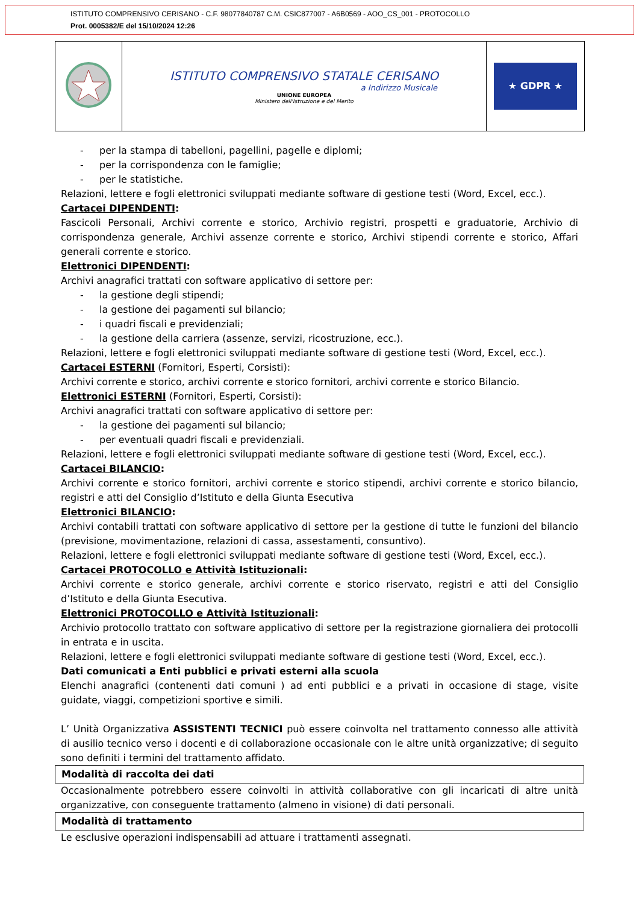ISTITUTO COMPRENSIVO CERISANO - C.F. 98077840787 C.M. CSIC877007 - A6B0569 - AOO_CS_001 - PROTOCOLLO
Prot. 0005382/E del 15/10/2024 12:26
| | ISTITUTO COMPRENSIVO STATALE CERISANO a Indirizzo Musicale UNIONE EUROPEA Ministero dell'Istruzione e del Merito | ★ GDPR ★ |
- per la stampa di tabelloni, pagellini, pagelle e diplomi;
- per la corrispondenza con le famiglie;
- per le statistiche.
Relazioni, lettere e fogli elettronici sviluppati mediante software di gestione testi (Word, Excel, ecc.).
Cartacei DIPENDENTI:
Fascicoli Personali, Archivi corrente e storico, Archivio registri, prospetti e graduatorie, Archivio di corrispondenza generale, Archivi assenze corrente e storico, Archivi stipendi corrente e storico, Affari generali corrente e storico.
Elettronici DIPENDENTI:
Archivi anagrafici trattati con software applicativo di settore per:
- la gestione degli stipendi;
- la gestione dei pagamenti sul bilancio;
- i quadri fiscali e previdenziali;
- la gestione della carriera (assenze, servizi, ricostruzione, ecc.).
Relazioni, lettere e fogli elettronici sviluppati mediante software di gestione testi (Word, Excel, ecc.).
Cartacei ESTERNI (Fornitori, Esperti, Corsisti):
Archivi corrente e storico, archivi corrente e storico fornitori, archivi corrente e storico Bilancio.
Elettronici ESTERNI (Fornitori, Esperti, Corsisti):
Archivi anagrafici trattati con software applicativo di settore per:
- la gestione dei pagamenti sul bilancio;
- per eventuali quadri fiscali e previdenziali.
Relazioni, lettere e fogli elettronici sviluppati mediante software di gestione testi (Word, Excel, ecc.).
Cartacei BILANCIO:
Archivi corrente e storico fornitori, archivi corrente e storico stipendi, archivi corrente e storico bilancio, registri e atti del Consiglio d’Istituto e della Giunta Esecutiva
Elettronici BILANCIO:
Archivi contabili trattati con software applicativo di settore per la gestione di tutte le funzioni del bilancio (previsione, movimentazione, relazioni di cassa, assestamenti, consuntivo).
Relazioni, lettere e fogli elettronici sviluppati mediante software di gestione testi (Word, Excel, ecc.).
Cartacei PROTOCOLLO e Attività Istituzionali:
Archivi corrente e storico generale, archivi corrente e storico riservato, registri e atti del Consiglio d’Istituto e della Giunta Esecutiva.
Elettronici PROTOCOLLO e Attività Istituzionali:
Archivio protocollo trattato con software applicativo di settore per la registrazione giornaliera dei protocolli in entrata e in uscita.
Relazioni, lettere e fogli elettronici sviluppati mediante software di gestione testi (Word, Excel, ecc.).
Dati comunicati a Enti pubblici e privati esterni alla scuola
Elenchi anagrafici (contenenti dati comuni ) ad enti pubblici e a privati in occasione di stage, visite guidate, viaggi, competizioni sportive e simili.
L’ Unità Organizzativa ASSISTENTI TECNICI può essere coinvolta nel trattamento connesso alle attività di ausilio tecnico verso i docenti e di collaborazione occasionale con le altre unità organizzative; di seguito sono definiti i termini del trattamento affidato.
Modalità di raccolta dei dati
Occasionalmente potrebbero essere coinvolti in attività collaborative con gli incaricati di altre unità organizzative, con conseguente trattamento (almeno in visione) di dati personali.
Modalità di trattamento
Le esclusive operazioni indispensabili ad attuare i trattamenti assegnati.